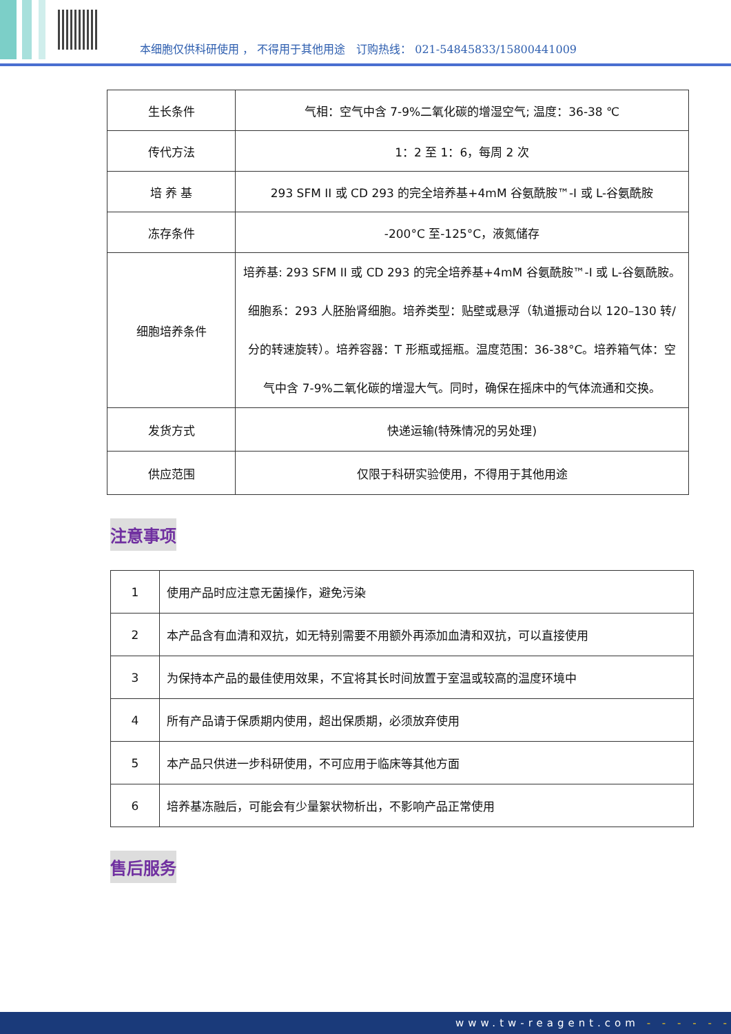本细胞仅供科研使用 ， 不得用于其他用途　订购热线： 021-54845833/15800441009
| 生长条件 | 气相：空气中含 7-9%二氧化碳的增湿空气; 温度：36-38 ℃ |
| 传代方法 | 1：2 至 1：6，每周 2 次 |
| 培 养 基 | 293 SFM II 或 CD 293 的完全培养基+4mM 谷氨酰胺™-I 或 L-谷氨酰胺 |
| 冻存条件 | -200°C 至-125°C，液氮储存 |
| 细胞培养条件 | 培养基: 293 SFM II 或 CD 293 的完全培养基+4mM 谷氨酰胺™-I 或 L-谷氨酰胺。 细胞系：293 人胚胎肾细胞。培养类型：贴壁或悬浮（轨道振动台以 120–130 转/分的转速旋转）。培养容器：T 形瓶或摇瓶。温度范围：36-38°C。培养箱气体：空气中含 7-9%二氧化碳的增湿大气。同时，确保在摇床中的气体流通和交换。 |
| 发货方式 | 快递运输(特殊情况的另处理) |
| 供应范围 | 仅限于科研实验使用，不得用于其他用途 |
注意事项
| 1 | 使用产品时应注意无菌操作，避免污染 |
| 2 | 本产品含有血清和双抗，如无特别需要不用额外再添加血清和双抗，可以直接使用 |
| 3 | 为保持本产品的最佳使用效果，不宜将其长时间放置于室温或较高的温度环境中 |
| 4 | 所有产品请于保质期内使用，超出保质期，必须放弃使用 |
| 5 | 本产品只供进一步科研使用，不可应用于临床等其他方面 |
| 6 | 培养基冻融后，可能会有少量絮状物析出，不影响产品正常使用 |
售后服务
www.tw-reagent.com - - - - - -